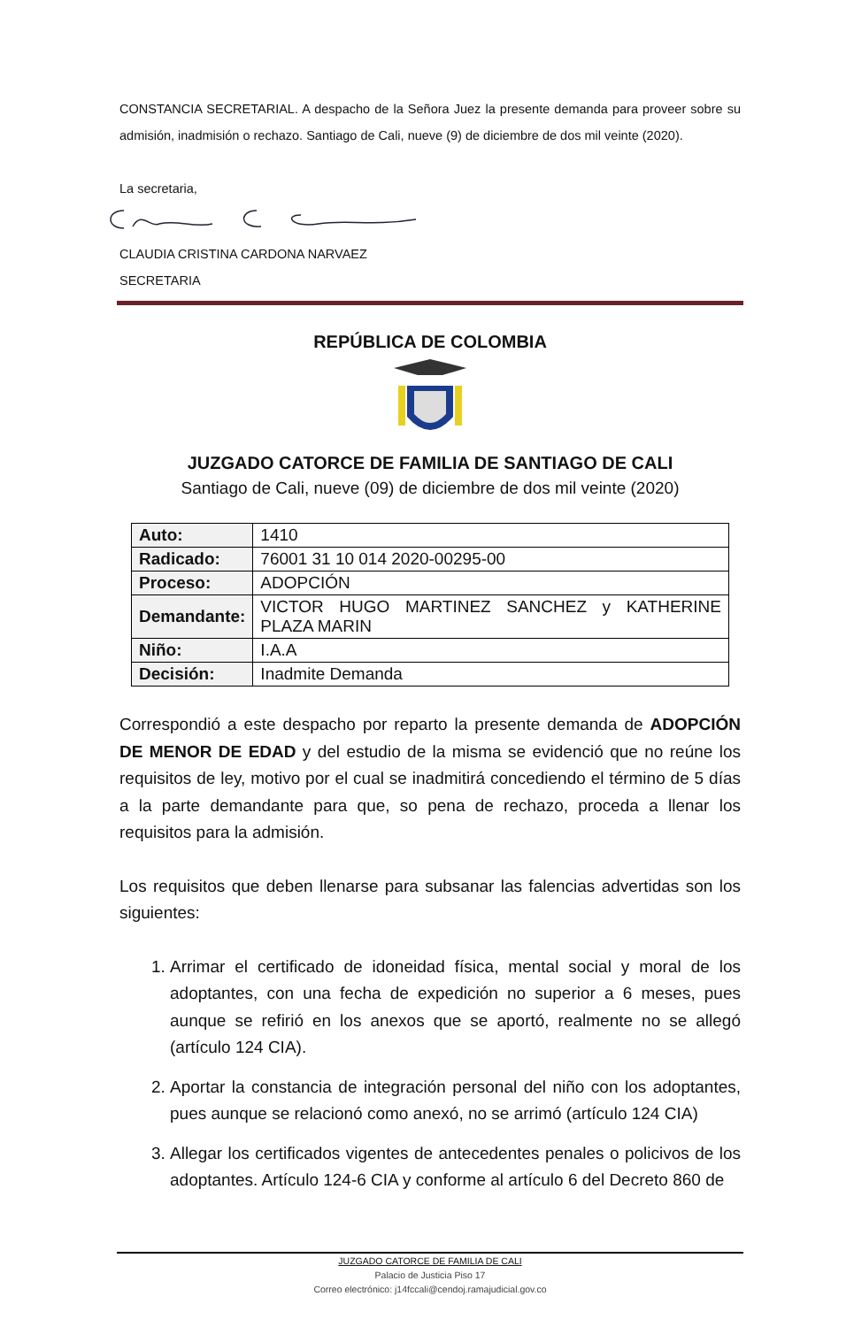CONSTANCIA SECRETARIAL. A despacho de la Señora Juez la presente demanda para proveer sobre su admisión, inadmisión o rechazo. Santiago de Cali, nueve (9) de diciembre de dos mil veinte (2020).
La secretaria,
CLAUDIA CRISTINA CARDONA NARVAEZ
SECRETARIA
REPÚBLICA DE COLOMBIA
JUZGADO CATORCE DE FAMILIA DE SANTIAGO DE CALI
Santiago de Cali, nueve (09) de diciembre de dos mil veinte (2020)
| Auto: | 1410 |
| Radicado: | 76001 31 10 014 2020-00295-00 |
| Proceso: | ADOPCIÓN |
| Demandante: | VICTOR HUGO MARTINEZ SANCHEZ y KATHERINE PLAZA MARIN |
| Niño: | I.A.A |
| Decisión: | Inadmite Demanda |
Correspondió a este despacho por reparto la presente demanda de ADOPCIÓN DE MENOR DE EDAD y del estudio de la misma se evidenció que no reúne los requisitos de ley, motivo por el cual se inadmitirá concediendo el término de 5 días a la parte demandante para que, so pena de rechazo, proceda a llenar los requisitos para la admisión.
Los requisitos que deben llenarse para subsanar las falencias advertidas son los siguientes:
1. Arrimar el certificado de idoneidad física, mental social y moral de los adoptantes, con una fecha de expedición no superior a 6 meses, pues aunque se refirió en los anexos que se aportó, realmente no se allegó (artículo 124 CIA).
2. Aportar la constancia de integración personal del niño con los adoptantes, pues aunque se relacionó como anexó, no se arrimó (artículo 124 CIA)
3. Allegar los certificados vigentes de antecedentes penales o policivos de los adoptantes. Artículo 124-6 CIA y conforme al artículo 6 del Decreto 860 de
JUZGADO CATORCE DE FAMILIA DE CALI
Palacio de Justicia Piso 17
Correo electrónico: j14fccali@cendoj.ramajudicial.gov.co